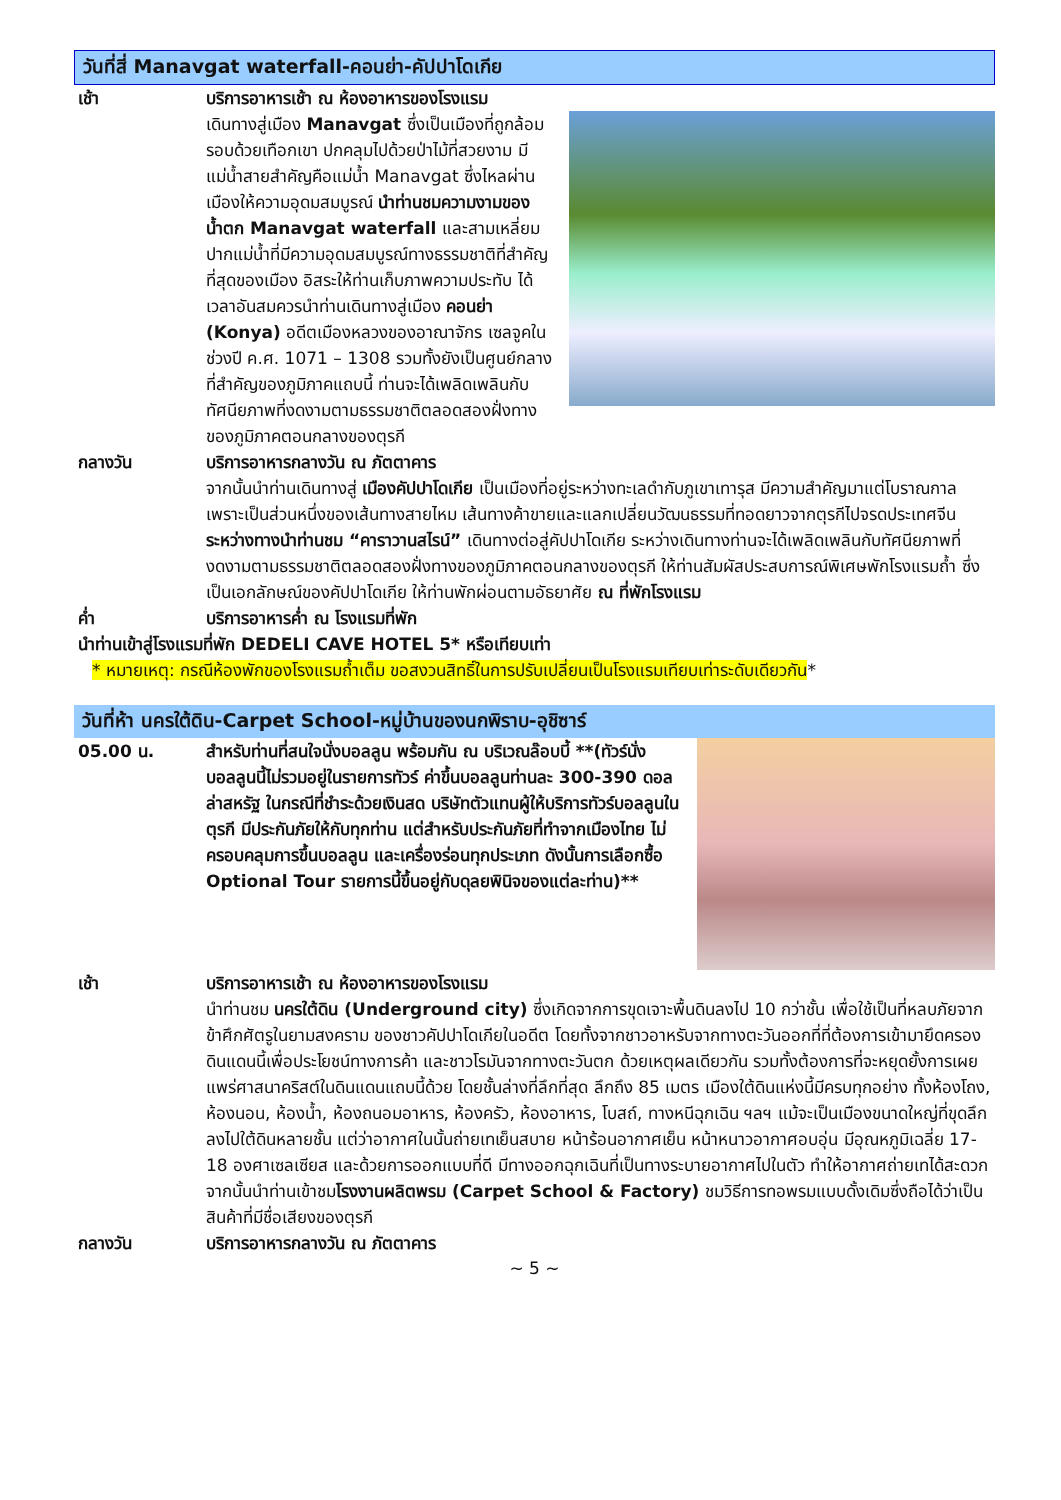วันที่สี่ Manavgat waterfall-คอนย่า-คัปปาโดเกีย
เช้า บริการอาหารเช้า ณ ห้องอาหารของโรงแรม
เดินทางสู่เมือง Manavgat ซึ่งเป็นเมืองที่ถูกล้อมรอบด้วยเทือกเขา ปกคลุมไปด้วยป่าไม้ที่สวยงาม มีแม่น้ำสายสำคัญคือแม่น้ำ Manavgat ซึ่งไหลผ่านเมืองให้ความอุดมสมบูรณ์ นำท่านชมความงามของน้ำตก Manavgat waterfall และสามเหลี่ยมปากแม่น้ำที่มีความอุดมสมบูรณ์ทางธรรมชาติที่สำคัญที่สุดของเมือง อิสระให้ท่านเก็บภาพความประทับ ได้เวลาอันสมควรนำท่านเดินทางสู่เมือง คอนย่า (Konya) อดีตเมืองหลวงของอาณาจักร เซลจูคในช่วงปี ค.ศ. 1071 – 1308 รวมทั้งยังเป็นศูนย์กลางที่สำคัญของภูมิภาคแถบนี้ ท่านจะได้เพลิดเพลินกับทัศนียภาพที่งดงามตามธรรมชาติตลอดสองฝั่งทาง ของภูมิภาคตอนกลางของตุรกี
กลางวัน บริการอาหารกลางวัน ณ ภัตตาคาร
จากนั้นนำท่านเดินทางสู่ เมืองคัปปาโดเกีย เป็นเมืองที่อยู่ระหว่างทะเลดำกับภูเขาเทารุส มีความสำคัญมาแต่โบราณกาล เพราะเป็นส่วนหนึ่งของเส้นทางสายไหม เส้นทางค้าขายและแลกเปลี่ยนวัฒนธรรมที่ทอดยาวจากตุรกีไปจรดประเทศจีน ระหว่างทางนำท่านชม “คาราวานสไรน์” เดินทางต่อสู่คัปปาโดเกีย ระหว่างเดินทางท่านจะได้เพลิดเพลินกับทัศนียภาพที่งดงามตามธรรมชาติตลอดสองฝั่งทางของภูมิภาคตอนกลางของตุรกี ให้ท่านสัมผัสประสบการณ์พิเศษพักโรงแรมถ้ำ ซึ่งเป็นเอกลักษณ์ของคัปปาโดเกีย ให้ท่านพักผ่อนตามอัธยาศัย ณ ที่พักโรงแรม
ค่ำ บริการอาหารค่ำ ณ โรงแรมที่พัก
นำท่านเข้าสู่โรงแรมที่พัก DEDELI CAVE HOTEL 5* หรือเทียบเท่า
* หมายเหตุ: กรณีห้องพักของโรงแรมถ้ำเต็ม ขอสงวนสิทธิ์ในการปรับเปลี่ยนเป็นโรงแรมเทียบเท่าระดับเดียวกัน*
วันที่ห้า นครใต้ดิน-Carpet School-หมู่บ้านของนกพิราบ-อุชิซาร์
05.00 น. สำหรับท่านที่สนใจนั่งบอลลูน พร้อมกัน ณ บริเวณล๊อบบี้ **(ทัวร์นั่งบอลลูนนี้ไม่รวมอยู่ในรายการทัวร์ ค่าขึ้นบอลลูนท่านละ 300-390 ดอลล่าสหรัฐ ในกรณีที่ชำระด้วยเงินสด บริษัทตัวแทนผู้ให้บริการทัวร์บอลลูนในตุรกี มีประกันภัยให้กับทุกท่าน แต่สำหรับประกันภัยที่ทำจากเมืองไทย ไม่ครอบคลุมการขึ้นบอลลูน และเครื่องร่อนทุกประเภท ดังนั้นการเลือกซื้อ Optional Tour รายการนี้ขึ้นอยู่กับดุลยพินิจของแต่ละท่าน)**
เช้า บริการอาหารเช้า ณ ห้องอาหารของโรงแรม
นำท่านชม นครใต้ดิน (Underground city) ซึ่งเกิดจากการขุดเจาะพื้นดินลงไป 10 กว่าชั้น เพื่อใช้เป็นที่หลบภัยจากข้าศึกศัตรูในยามสงคราม ของชาวคัปปาโดเกียในอดีต โดยทั้งจากชาวอาหรับจากทางตะวันออกที่ที่ต้องการเข้ามายึดครองดินแดนนี้เพื่อประโยชน์ทางการค้า และชาวโรมันจากทางตะวันตก ด้วยเหตุผลเดียวกัน รวมทั้งต้องการที่จะหยุดยั้งการเผยแพร่ศาสนาคริสต์ในดินแดนแถบนี้ด้วย โดยชั้นล่างที่ลึกที่สุด ลึกถึง 85 เมตร เมืองใต้ดินแห่งนี้มีครบทุกอย่าง ทั้งห้องโถง, ห้องนอน, ห้องน้ำ, ห้องถนอมอาหาร, ห้องครัว, ห้องอาหาร, โบสถ์, ทางหนีฉุกเฉิน ฯลฯ แม้จะเป็นเมืองขนาดใหญ่ที่ขุดลึกลงไปใต้ดินหลายชั้น แต่ว่าอากาศในนั้นถ่ายเทเย็นสบาย หน้าร้อนอากาศเย็น หน้าหนาวอากาศอบอุ่น มีอุณหภูมิเฉลี่ย 17-18 องศาเซลเซียส และด้วยการออกแบบที่ดี มีทางออกฉุกเฉินที่เป็นทางระบายอากาศไปในตัว ทำให้อากาศถ่ายเทได้สะดวก จากนั้นนำท่านเข้าชมโรงงานผลิตพรม (Carpet School & Factory) ชมวิธีการทอพรมแบบดั้งเดิมซึ่งถือได้ว่าเป็นสินค้าที่มีชื่อเสียงของตุรกี
กลางวัน บริการอาหารกลางวัน ณ ภัตตาคาร
~ 5 ~